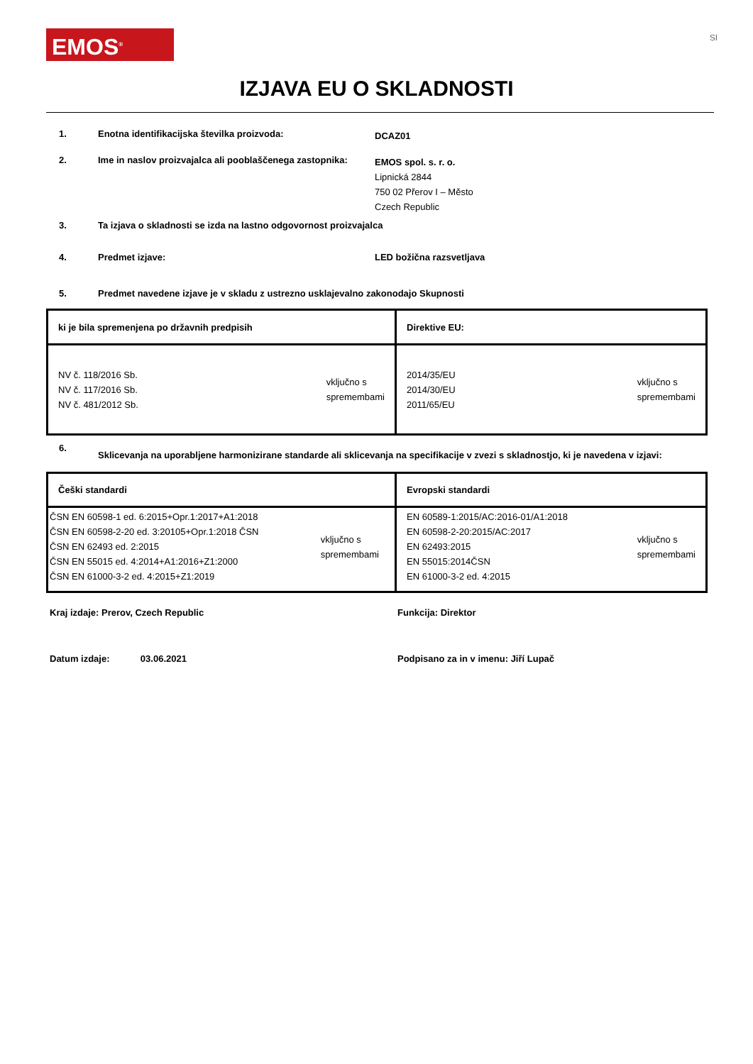EMOS<sup>®</sup>
SI
IZJAVA EU O SKLADNOSTI
1. Enotna identifikacijska številka proizvoda:
DCAZ01
2. Ime in naslov proizvajalca ali pooblaščenega zastopnika:
EMOS spol. s. r. o.
Lipnická 2844
750 02 Přerov I – Město
Czech Republic
3. Ta izjava o skladnosti se izda na lastno odgovornost proizvajalca
4. Predmet izjave: LED božična razsvetljava
5. Predmet navedene izjave je v skladu z ustrezno usklajevalno zakonodajo Skupnosti
| ki je bila spremenjena po državnih predpisih | Direktive EU: |
| NV č. 118/2016 Sb. NV č. 117/2016 Sb. NV č. 481/2012 Sb. vključno s spremembami | 2014/35/EU 2014/30/EU 2011/65/EU vključno s spremembami |
6.
Sklicevanja na uporabljene harmonizirane standarde ali sklicevanja na specifikacije v zvezi s skladnostjo, ki je navedena v izjavi:
| Češki standardi | Evropski standardi |
| ČSN EN 60598-1 ed. 6:2015+Opr.1:2017+A1:2018 ČSN EN 60598-2-20 ed. 3:20105+Opr.1:2018 ČSN ČSN EN 62493 ed. 2:2015 ČSN EN 55015 ed. 4:2014+A1:2016+Z1:2000 ČSN EN 61000-3-2 ed. 4:2015+Z1:2019 vključno s spremembami | EN 60589-1:2015/AC:2016-01/A1:2018 EN 60598-2-20:2015/AC:2017 EN 62493:2015 EN 55015:2014ČSN EN 61000-3-2 ed. 4:2015 vključno s spremembami |
Kraj izdaje: Prerov, Czech Republic Funkcija: Direktor
Datum izdaje: 03.06.2021 Podpisano za in v imenu: Jiří Lupač